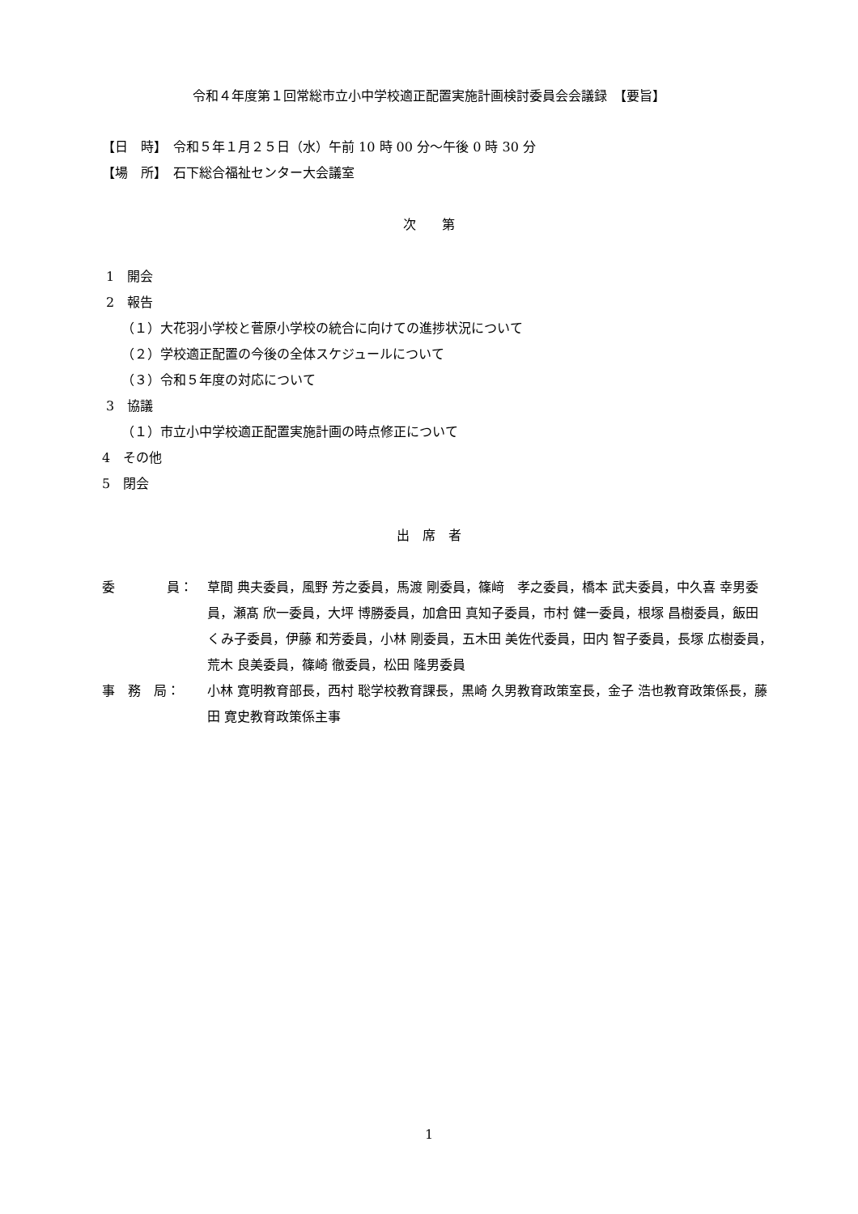令和４年度第１回常総市立小中学校適正配置実施計画検討委員会会議録　【要旨】
【日　時】　令和５年１月２５日（水）午前 10 時 00 分～午後 0 時 30 分
【場　所】　石下総合福祉センター大会議室
次　　第
1　開会
2　報告
　　（１）大花羽小学校と菅原小学校の統合に向けての進捗状況について
　　（２）学校適正配置の今後の全体スケジュールについて
　　（３）令和５年度の対応について
3　協議
　　（１）市立小中学校適正配置実施計画の時点修正について
4　その他
5　閉会
出　席　者
委　　　　員： 草間 典夫委員，風野 芳之委員，馬渡 剛委員，篠﨑　孝之委員，橋本 武夫委員，中久喜 幸男委員，瀬髙 欣一委員，大坪 博勝委員，加倉田 真知子委員，市村 健一委員，根塚 昌樹委員，飯田 くみ子委員，伊藤 和芳委員，小林 剛委員，五木田 美佐代委員，田内 智子委員，長塚 広樹委員，荒木 良美委員，篠崎 徹委員，松田 隆男委員
事　務　局： 小林 寛明教育部長，西村 聡学校教育課長，黒崎 久男教育政策室長，金子 浩也教育政策係長，藤田 寛史教育政策係主事
1